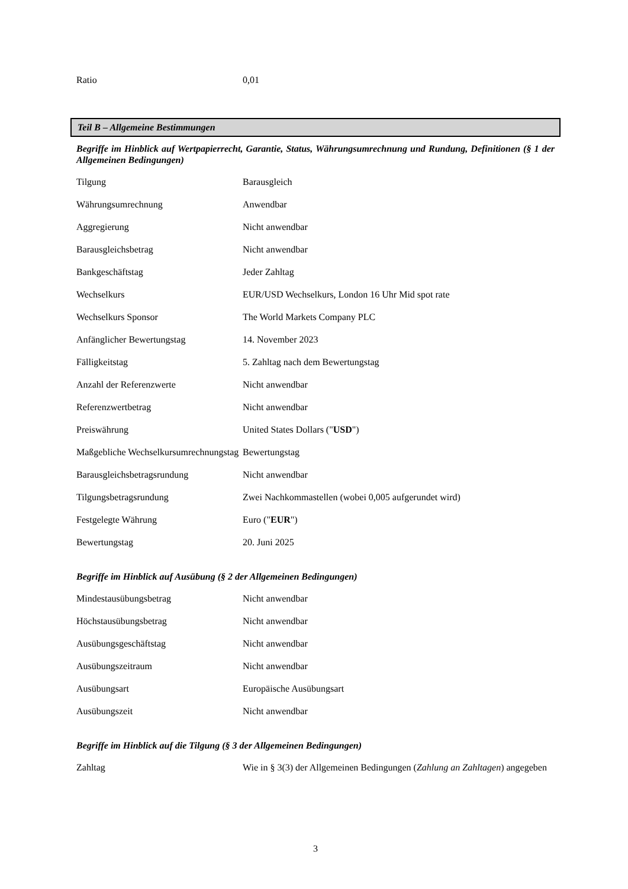| Ratio | 0,01 |
Teil B – Allgemeine Bestimmungen
Begriffe im Hinblick auf Wertpapierrecht, Garantie, Status, Währungsumrechnung und Rundung, Definitionen (§ 1 der Allgemeinen Bedingungen)
| Tilgung | Barausgleich |
| Währungsumrechnung | Anwendbar |
| Aggregierung | Nicht anwendbar |
| Barausgleichsbetrag | Nicht anwendbar |
| Bankgeschäftstag | Jeder Zahltag |
| Wechselkurs | EUR/USD Wechselkurs, London 16 Uhr Mid spot rate |
| Wechselkurs Sponsor | The World Markets Company PLC |
| Anfänglicher Bewertungstag | 14. November 2023 |
| Fälligkeitstag | 5. Zahltag nach dem Bewertungstag |
| Anzahl der Referenzwerte | Nicht anwendbar |
| Referenzwertbetrag | Nicht anwendbar |
| Preiswährung | United States Dollars (" USD ") |
| Maßgebliche Wechselkursumrechnungstag | Bewertungstag |
| Barausgleichsbetragsrundung | Nicht anwendbar |
| Tilgungsbetragsrundung | Zwei Nachkommastellen (wobei 0,005 aufgerundet wird) |
| Festgelegte Währung | Euro (" EUR ") |
| Bewertungstag | 20. Juni 2025 |
Begriffe im Hinblick auf Ausübung (§ 2 der Allgemeinen Bedingungen)
| Mindestausübungsbetrag | Nicht anwendbar |
| Höchstausübungsbetrag | Nicht anwendbar |
| Ausübungsgeschäftstag | Nicht anwendbar |
| Ausübungszeitraum | Nicht anwendbar |
| Ausübungsart | Europäische Ausübungsart |
| Ausübungszeit | Nicht anwendbar |
Begriffe im Hinblick auf die Tilgung (§ 3 der Allgemeinen Bedingungen)
| Zahltag | Wie in § 3(3) der Allgemeinen Bedingungen ( Zahlung an Zahltagen ) angegeben |
3